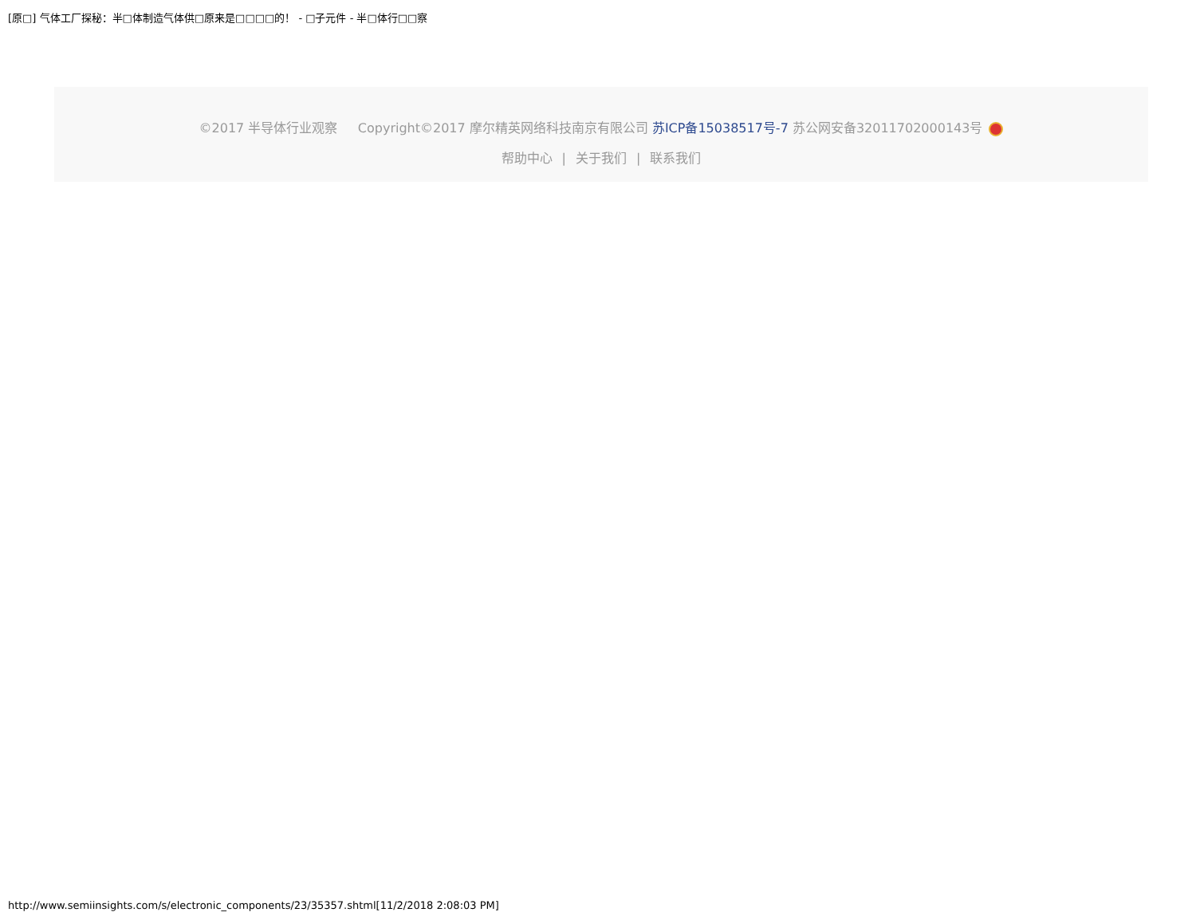[原□] 气体工厂探秘：半□体制造气体供□原来是□□□□的！ - □子元件 - 半□体行□□察
©2017 半导体行业观察 Copyright©2017 摩尔精英网络科技南京有限公司 苏ICP备15038517号-7 苏公网安备32011702000143号
帮助中心 | 关于我们 | 联系我们
http://www.semiinsights.com/s/electronic_components/23/35357.shtml[11/2/2018 2:08:03 PM]